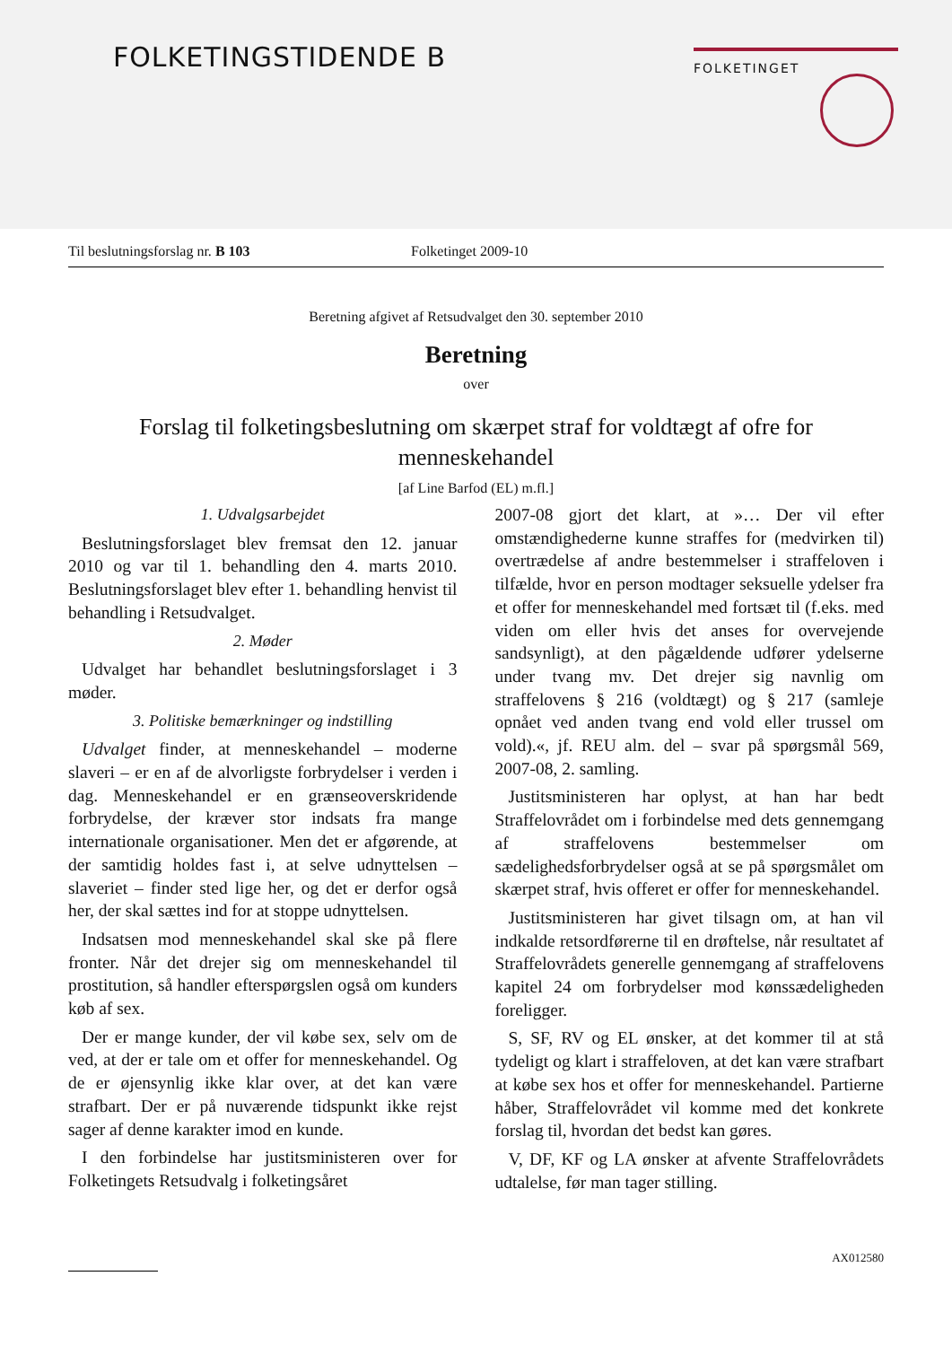FOLKETINGSTIDENDE B FOLKETINGET
Til beslutningsforslag nr. B 103 Folketinget 2009-10
Beretning afgivet af Retsudvalget den 30. september 2010
Beretning
over
Forslag til folketingsbeslutning om skærpet straf for voldtægt af ofre for menneskehandel
[af Line Barfod (EL) m.fl.]
1. Udvalgsarbejdet
Beslutningsforslaget blev fremsat den 12. januar 2010 og var til 1. behandling den 4. marts 2010. Beslutningsforslaget blev efter 1. behandling henvist til behandling i Retsudvalget.
2. Møder
Udvalget har behandlet beslutningsforslaget i 3 møder.
3. Politiske bemærkninger og indstilling
Udvalget finder, at menneskehandel – moderne slaveri – er en af de alvorligste forbrydelser i verden i dag. Menneskehandel er en grænseoverskridende forbrydelse, der kræver stor indsats fra mange internationale organisationer. Men det er afgørende, at der samtidig holdes fast i, at selve udnyttelsen – slaveriet – finder sted lige her, og det er derfor også her, der skal sættes ind for at stoppe udnyttelsen.
Indsatsen mod menneskehandel skal ske på flere fronter. Når det drejer sig om menneskehandel til prostitution, så handler efterspørgslen også om kunders køb af sex.
Der er mange kunder, der vil købe sex, selv om de ved, at der er tale om et offer for menneskehandel. Og de er øjensynlig ikke klar over, at det kan være strafbart. Der er på nuværende tidspunkt ikke rejst sager af denne karakter imod en kunde.
I den forbindelse har justitsministeren over for Folketingets Retsudvalg i folketingsåret
2007-08 gjort det klart, at »… Der vil efter omstændighederne kunne straffes for (medvirken til) overtrædelse af andre bestemmelser i straffeloven i tilfælde, hvor en person modtager seksuelle ydelser fra et offer for menneskehandel med fortsæt til (f.eks. med viden om eller hvis det anses for overvejende sandsynligt), at den pågældende udfører ydelserne under tvang mv. Det drejer sig navnlig om straffelovens § 216 (voldtægt) og § 217 (samleje opnået ved anden tvang end vold eller trussel om vold).«, jf. REU alm. del – svar på spørgsmål 569, 2007-08, 2. samling.
Justitsministeren har oplyst, at han har bedt Straffelovrådet om i forbindelse med dets gennemgang af straffelovens bestemmelser om sædelighedsforbrydelser også at se på spørgsmålet om skærpet straf, hvis offeret er offer for menneskehandel.
Justitsministeren har givet tilsagn om, at han vil indkalde retsordførerne til en drøftelse, når resultatet af Straffelovrådets generelle gennemgang af straffelovens kapitel 24 om forbrydelser mod kønssædeligheden foreligger.
S, SF, RV og EL ønsker, at det kommer til at stå tydeligt og klart i straffeloven, at det kan være strafbart at købe sex hos et offer for menneskehandel. Partierne håber, Straffelovrådet vil komme med det konkrete forslag til, hvordan det bedst kan gøres.
V, DF, KF og LA ønsker at afvente Straffelovrådets udtalelse, før man tager stilling.
AX012580